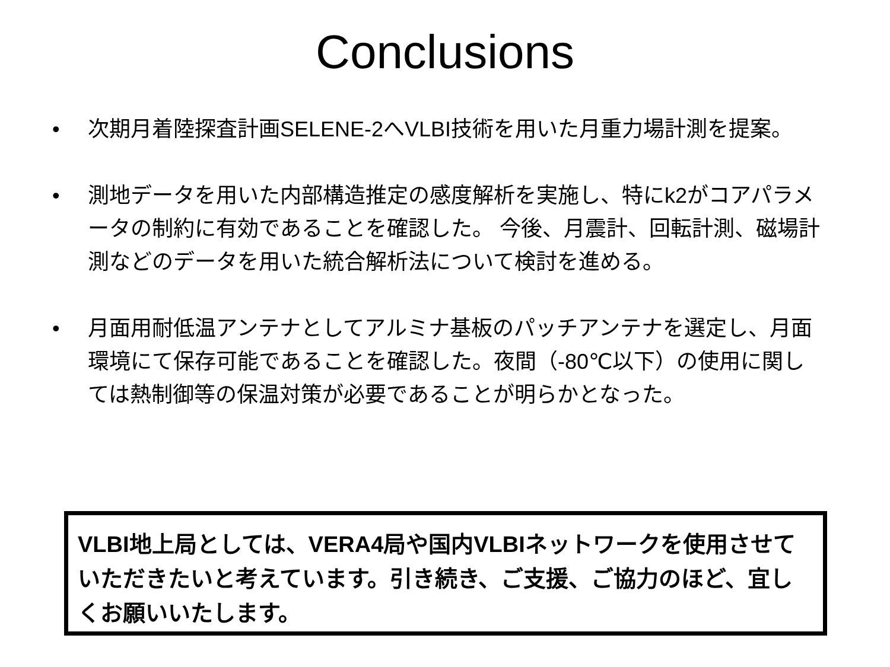Conclusions
• 次期月着陸探査計画SELENE-2へVLBI技術を用いた月重力場計測を提案。
• 測地データを用いた内部構造推定の感度解析を実施し、特にk2がコアパラメータの制約に有効であることを確認した。 今後、月震計、回転計測、磁場計測などのデータを用いた統合解析法について検討を進める。
• 月面用耐低温アンテナとしてアルミナ基板のパッチアンテナを選定し、月面環境にて保存可能であることを確認した。夜間（-80℃以下）の使用に関しては熱制御等の保温対策が必要であることが明らかとなった。
VLBI地上局としては、VERA4局や国内VLBIネットワークを使用させていただきたいと考えています。引き続き、ご支援、ご協力のほど、宜しくお願いいたします。